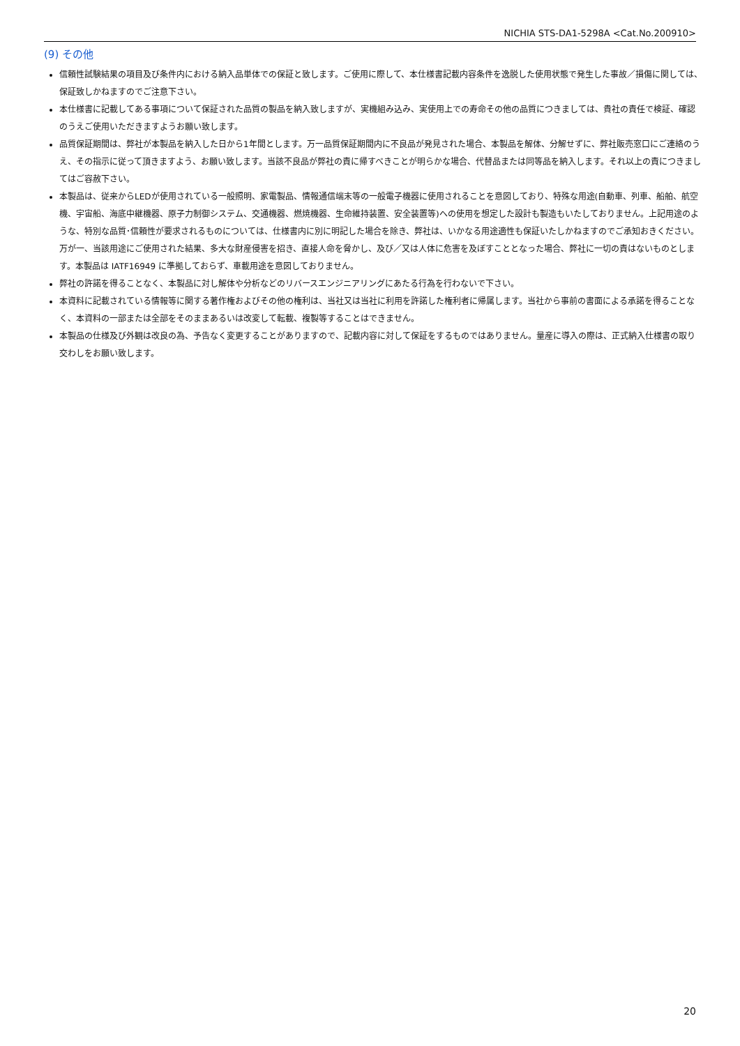NICHIA STS-DA1-5298A <Cat.No.200910>
(9) その他
信頼性試験結果の項目及び条件内における納入品単体での保証と致します。ご使用に際して、本仕様書記載内容条件を逸脱した使用状態で発生した事故／損傷に関しては、保証致しかねますのでご注意下さい。
本仕様書に記載してある事項について保証された品質の製品を納入致しますが、実機組み込み、実使用上での寿命その他の品質につきましては、貴社の責任で検証、確認のうえご使用いただきますようお願い致します。
品質保証期間は、弊社が本製品を納入した日から1年間とします。万一品質保証期間内に不良品が発見された場合、本製品を解体、分解せずに、弊社販売窓口にご連絡のうえ、その指示に従って頂きますよう、お願い致します。当該不良品が弊社の責に帰すべきことが明らかな場合、代替品または同等品を納入します。それ以上の責につきましてはご容赦下さい。
本製品は、従来からLEDが使用されている一般照明、家電製品、情報通信端末等の一般電子機器に使用されることを意図しており、特殊な用途(自動車、列車、船舶、航空機、宇宙船、海底中継機器、原子力制御システム、交通機器、燃焼機器、生命維持装置、安全装置等)への使用を想定した設計も製造もいたしておりません。上記用途のような、特別な品質･信頼性が要求されるものについては、仕様書内に別に明記した場合を除き、弊社は、いかなる用途適性も保証いたしかねますのでご承知おきください。万が一、当該用途にご使用された結果、多大な財産侵害を招き、直接人命を脅かし、及び／又は人体に危害を及ぼすこととなった場合、弊社に一切の責はないものとします。本製品は IATF16949 に準拠しておらず、車載用途を意図しておりません。
弊社の許諾を得ることなく、本製品に対し解体や分析などのリバースエンジニアリングにあたる行為を行わないで下さい。
本資料に記載されている情報等に関する著作権およびその他の権利は、当社又は当社に利用を許諾した権利者に帰属します。当社から事前の書面による承諾を得ることなく、本資料の一部または全部をそのままあるいは改変して転載、複製等することはできません。
本製品の仕様及び外観は改良の為、予告なく変更することがありますので、記載内容に対して保証をするものではありません。量産に導入の際は、正式納入仕様書の取り交わしをお願い致します。
20